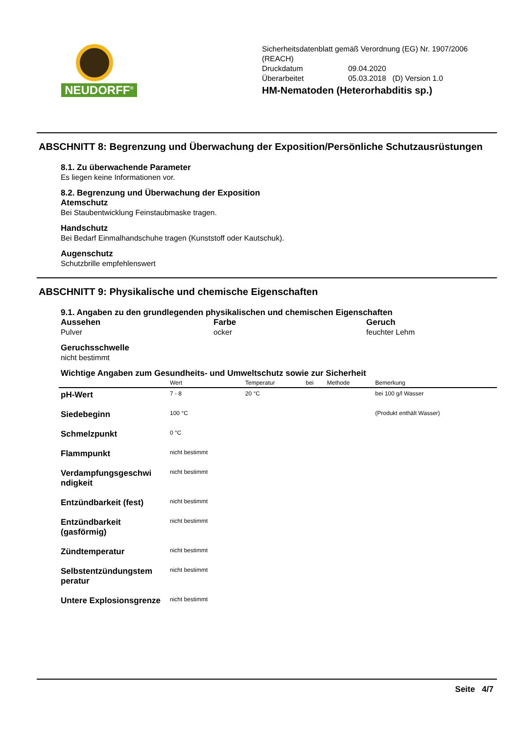NEUDORFF<sup>®</sup>
Sicherheitsdatenblatt gemäß Verordnung (EG) Nr. 1907/2006
(REACH)
| Druckdatum | 09.04.2020 |
| Überarbeitet | 05.03.2018 (D) Version 1.0 |
HM-Nematoden (Heterorhabditis sp.)
ABSCHNITT 8: Begrenzung und Überwachung der Exposition/Persönliche Schutzausrüstungen
8.1. Zu überwachende Parameter
Es liegen keine Informationen vor.
8.2. Begrenzung und Überwachung der Exposition
Atemschutz
Bei Staubentwicklung Feinstaubmaske tragen.
Handschutz
Bei Bedarf Einmalhandschuhe tragen (Kunststoff oder Kautschuk).
Augenschutz
Schutzbrille empfehlenswert
ABSCHNITT 9: Physikalische und chemische Eigenschaften
9.1. Angaben zu den grundlegenden physikalischen und chemischen Eigenschaften
Aussehen
Pulver
Farbe
ocker
Geruch
feuchter Lehm
Geruchsschwelle
nicht bestimmt
Wichtige Angaben zum Gesundheits- und Umweltschutz sowie zur Sicherheit
| | Wert | Temperatur | bei | Methode | Bemerkung |
| --- | --- | --- | --- | --- | --- |
| pH-Wert | 7 - 8 | 20 °C | | | bei 100 g/l Wasser |
| Siedebeginn | 100 °C | | | | (Produkt enthält Wasser) |
| Schmelzpunkt | 0 °C | | | | |
| Flammpunkt | nicht bestimmt | | | | |
| Verdampfungsgeschwi ndigkeit | nicht bestimmt | | | | |
| Entzündbarkeit (fest) | nicht bestimmt | | | | |
| Entzündbarkeit (gasförmig) | nicht bestimmt | | | | |
| Zündtemperatur | nicht bestimmt | | | | |
| Selbstentzündungstem peratur | nicht bestimmt | | | | |
| Untere Explosionsgrenze | nicht bestimmt | | | | |
Seite 4/7